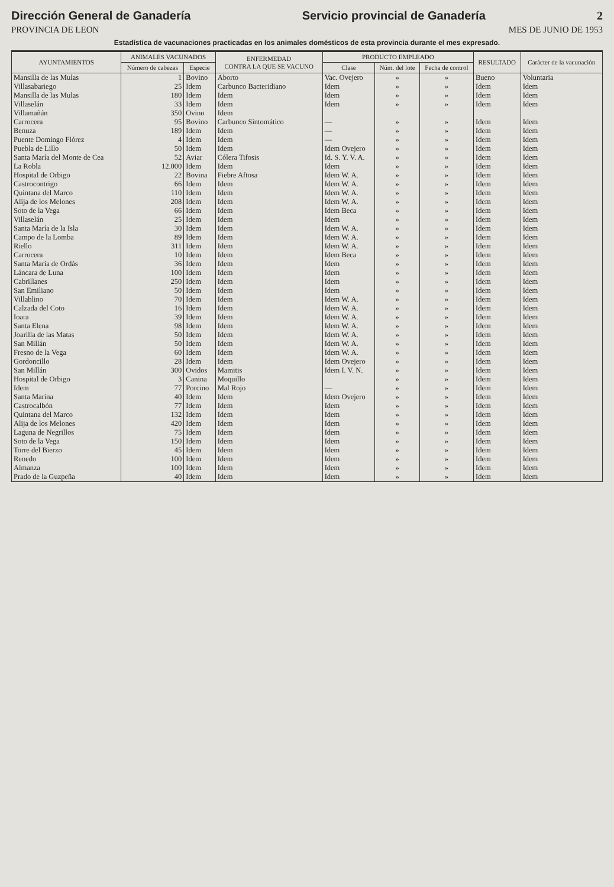Dirección General de Ganadería Servicio provincial de Ganadería 2
PROVINCIA DE LEON MES DE JUNIO DE 1953
Estadística de vacunaciones practicadas en los animales domésticos de esta provincia durante el mes expresado.
| AYUNTAMIENTOS | ANIMALES VACUNADOS | | ENFERMEDAD CONTRA LA QUE SE VACUNO | PRODUCTO EMPLEADO | | | RESULTADO | Carácter de la vacunación |
| --- | --- | --- | --- | --- | --- | --- | --- | --- |
| | Número de cabezas | Especie | | Clase | Núm. del lote | Fecha de control | | |
| Mansilla de las Mulas | 1 | Bovino | Aborto | Vac. Ovejero | » | » | Bueno | Voluntaria |
| Villasabariego | 25 | Idem | Carbunco Bacteridiano | Idem | » | » | Idem | Idem |
| Mansilla de las Mulas | 180 | Idem | Idem | Idem | » | » | Idem | Idem |
| Villaselán | 33 | Idem | Idem | Idem | » | » | Idem | Idem |
| Villamañán | 350 | Ovino | Idem | | | | | |
| Carrocera | 95 | Bovino | Carbunco Sintomático | — | » | » | Idem | Idem |
| Benuza | 189 | Idem | Idem | — | » | » | Idem | Idem |
| Puente Domingo Flórez | 4 | Idem | Idem | — | » | » | Idem | Idem |
| Puebla de Lillo | 50 | Idem | Idem | Idem Ovejero | » | » | Idem | Idem |
| Santa María del Monte de Cea | 52 | Aviar | Cólera Tifosis | Id. S. Y. V. A. | » | » | Idem | Idem |
| La Robla | 12.000 | Idem | Idem | Idem | » | » | Idem | Idem |
| Hospital de Orbigo | 22 | Bovina | Fiebre Aftosa | Idem W. A. | » | » | Idem | Idem |
| Castrocontrigo | 66 | Idem | Idem | Idem W. A. | » | » | Idem | Idem |
| Quintana del Marco | 110 | Idem | Idem | Idem W. A. | » | » | Idem | Idem |
| Alija de los Melones | 208 | Idem | Idem | Idem W. A. | » | » | Idem | Idem |
| Soto de la Vega | 66 | Idem | Idem | Idem Beca | » | » | Idem | Idem |
| Villaselán | 25 | Idem | Idem | Idem | » | » | Idem | Idem |
| Santa María de la Isla | 30 | Idem | Idem | Idem W. A. | » | » | Idem | Idem |
| Campo de la Lomba | 89 | Idem | Idem | Idem W. A. | » | » | Idem | Idem |
| Riello | 311 | Idem | Idem | Idem W. A. | » | » | Idem | Idem |
| Carrocera | 10 | Idem | Idem | Idem Beca | » | » | Idem | Idem |
| Santa María de Ordás | 36 | Idem | Idem | Idem | » | » | Idem | Idem |
| Láncara de Luna | 100 | Idem | Idem | Idem | » | » | Idem | Idem |
| Cabrillanes | 250 | Idem | Idem | Idem | » | » | Idem | Idem |
| San Emiliano | 50 | Idem | Idem | Idem | » | » | Idem | Idem |
| Villablino | 70 | Idem | Idem | Idem W. A. | » | » | Idem | Idem |
| Calzada del Coto | 16 | Idem | Idem | Idem W. A. | » | » | Idem | Idem |
| Ioara | 39 | Idem | Idem | Idem W. A. | » | » | Idem | Idem |
| Santa Elena | 98 | Idem | Idem | Idem W. A. | » | » | Idem | Idem |
| Joarilla de las Matas | 50 | Idem | Idem | Idem W. A. | » | » | Idem | Idem |
| San Millán | 50 | Idem | Idem | Idem W. A. | » | » | Idem | Idem |
| Fresno de la Vega | 60 | Idem | Idem | Idem W. A. | » | » | Idem | Idem |
| Gordoncillo | 28 | Idem | Idem | Idem Ovejero | » | » | Idem | Idem |
| San Millán | 300 | Ovidos | Mamitis | Idem I. V. N. | » | » | Idem | Idem |
| Hospital de Orbigo | 3 | Canina | Moquillo | | » | » | Idem | Idem |
| Idem | 77 | Porcino | Mal Rojo | — | » | » | Idem | Idem |
| Santa Marina | 40 | Idem | Idem | Idem Ovejero | » | » | Idem | Idem |
| Castrocalbón | 77 | Idem | Idem | Idem | » | » | Idem | Idem |
| Quintana del Marco | 132 | Idem | Idem | Idem | » | » | Idem | Idem |
| Alija de los Melones | 420 | Idem | Idem | Idem | » | » | Idem | Idem |
| Laguna de Negrillos | 75 | Idem | Idem | Idem | » | » | Idem | Idem |
| Soto de la Vega | 150 | Idem | Idem | Idem | » | » | Idem | Idem |
| Torre del Bierzo | 45 | Idem | Idem | Idem | » | » | Idem | Idem |
| Renedo | 100 | Idem | Idem | Idem | » | » | Idem | Idem |
| Almanza | 100 | Idem | Idem | Idem | » | » | Idem | Idem |
| Prado de la Guzpeña | 40 | Idem | Idem | Idem | » | » | Idem | Idem |